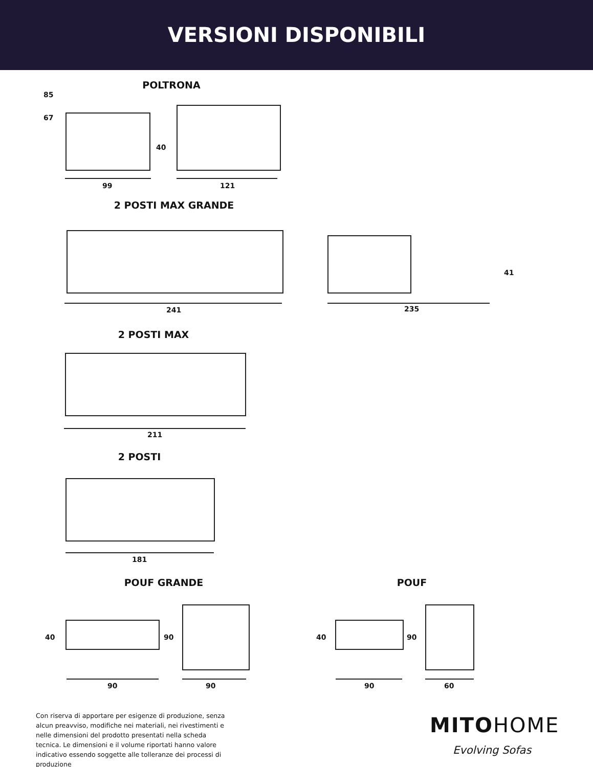VERSIONI DISPONIBILI
POLTRONA
85
67
40
99 121
2 POSTI MAX GRANDE
41
241 235
2 POSTI MAX
211
2 POSTI
181
POUF GRANDE POUF
40 90 40 90
90 90 90 60
Con riserva di apportare per esigenze di produzione, senza alcun preavviso, modifiche nei materiali, nei rivestimenti e nelle dimensioni del prodotto presentati nella scheda tecnica. Le dimensioni e il volume riportati hanno valore indicativo essendo soggette alle tolleranze dei processi di produzione
MITOHOME
Evolving Sofas